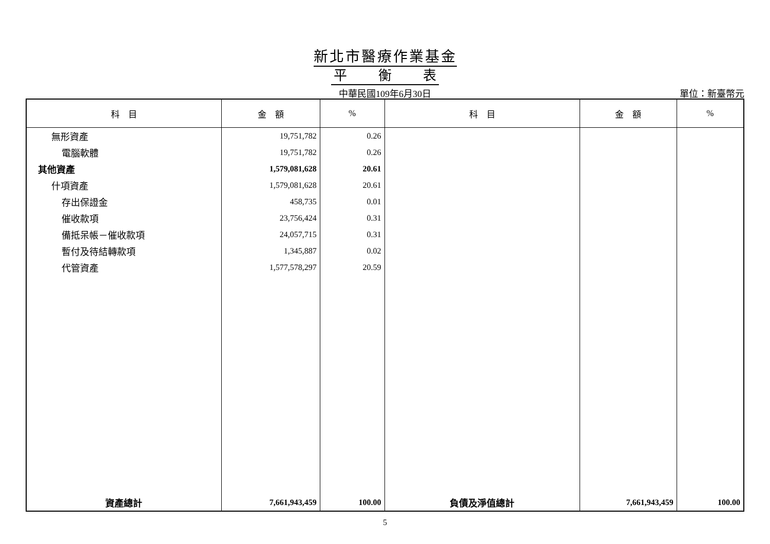新北市醫療作業基金
平 衡 表
中華民國109年6月30日
單位：新臺幣元
| 科 目 | 金 額 | % | 科 目 | 金 額 | % |
| --- | --- | --- | --- | --- | --- |
| 無形資產 | 19,751,782 | 0.26 | | | |
| 電腦軟體 | 19,751,782 | 0.26 | | | |
| 其他資產 | 1,579,081,628 | 20.61 | | | |
| 什項資產 | 1,579,081,628 | 20.61 | | | |
| 存出保證金 | 458,735 | 0.01 | | | |
| 催收款項 | 23,756,424 | 0.31 | | | |
| 備抵呆帳－催收款項 | 24,057,715 | 0.31 | | | |
| 暫付及待結轉款項 | 1,345,887 | 0.02 | | | |
| 代管資產 | 1,577,578,297 | 20.59 | | | |
| 資產總計 | 7,661,943,459 | 100.00 | 負債及淨值總計 | 7,661,943,459 | 100.00 |
5